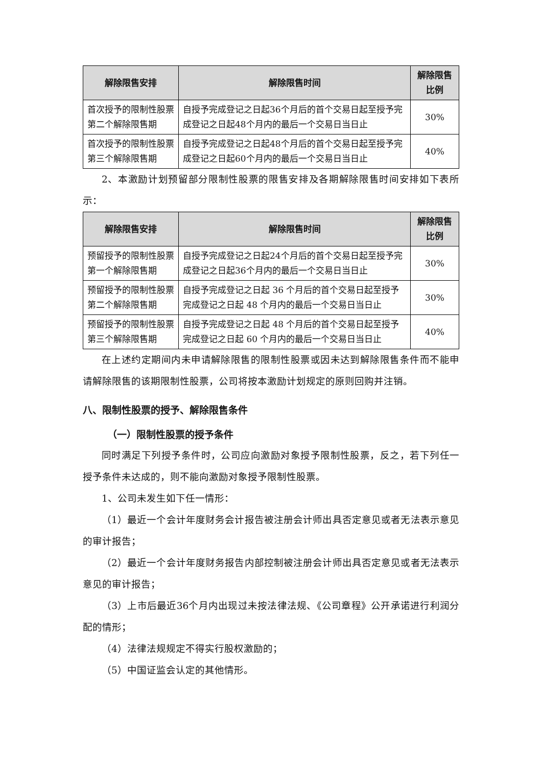| 解除限售安排 | 解除限售时间 | 解除限售比例 |
| --- | --- | --- |
| 首次授予的限制性股票第二个解除限售期 | 自授予完成登记之日起36个月后的首个交易日起至授予完成登记之日起48个月内的最后一个交易日当日止 | 30% |
| 首次授予的限制性股票第三个解除限售期 | 自授予完成登记之日起48个月后的首个交易日起至授予完成登记之日起60个月内的最后一个交易日当日止 | 40% |
2、本激励计划预留部分限制性股票的限售安排及各期解除限售时间安排如下表所示：
| 解除限售安排 | 解除限售时间 | 解除限售比例 |
| --- | --- | --- |
| 预留授予的限制性股票第一个解除限售期 | 自授予完成登记之日起24个月后的首个交易日起至授予完成登记之日起36个月内的最后一个交易日当日止 | 30% |
| 预留授予的限制性股票第二个解除限售期 | 自授予完成登记之日起 36 个月后的首个交易日起至授予完成登记之日起 48 个月内的最后一个交易日当日止 | 30% |
| 预留授予的限制性股票第三个解除限售期 | 自授予完成登记之日起 48 个月后的首个交易日起至授予完成登记之日起 60 个月内的最后一个交易日当日止 | 40% |
在上述约定期间内未申请解除限售的限制性股票或因未达到解除限售条件而不能申请解除限售的该期限制性股票，公司将按本激励计划规定的原则回购并注销。
八、限制性股票的授予、解除限售条件
（一）限制性股票的授予条件
同时满足下列授予条件时，公司应向激励对象授予限制性股票，反之，若下列任一授予条件未达成的，则不能向激励对象授予限制性股票。
1、公司未发生如下任一情形：
（1）最近一个会计年度财务会计报告被注册会计师出具否定意见或者无法表示意见的审计报告；
（2）最近一个会计年度财务报告内部控制被注册会计师出具否定意见或者无法表示意见的审计报告；
（3）上市后最近36个月内出现过未按法律法规、《公司章程》公开承诺进行利润分配的情形；
（4）法律法规规定不得实行股权激励的；
（5）中国证监会认定的其他情形。